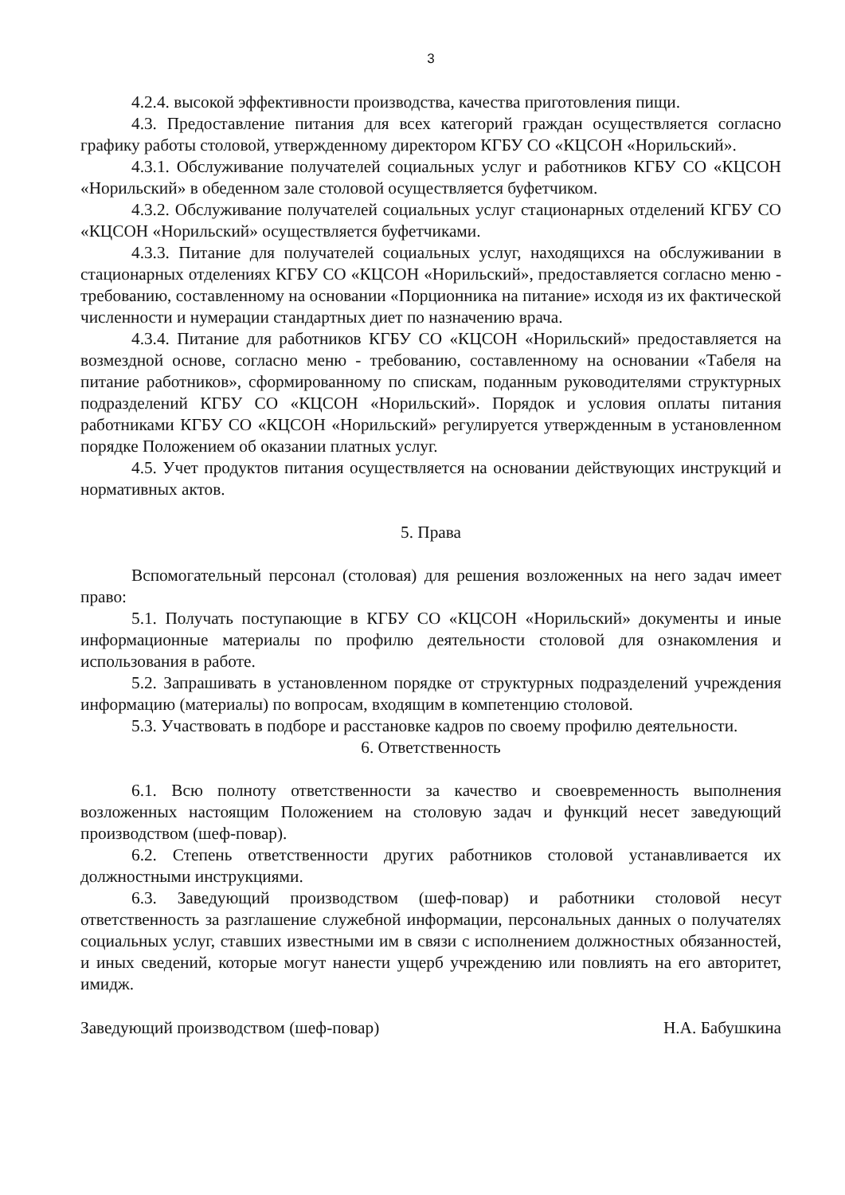3
4.2.4. высокой эффективности производства, качества приготовления пищи.
4.3. Предоставление питания для всех категорий граждан осуществляется согласно графику работы столовой, утвержденному директором КГБУ СО «КЦСОН «Норильский».
4.3.1. Обслуживание получателей социальных услуг и работников КГБУ СО «КЦСОН «Норильский» в обеденном зале столовой осуществляется буфетчиком.
4.3.2. Обслуживание получателей социальных услуг стационарных отделений КГБУ СО «КЦСОН «Норильский» осуществляется буфетчиками.
4.3.3. Питание для получателей социальных услуг, находящихся на обслуживании в стационарных отделениях КГБУ СО «КЦСОН «Норильский», предоставляется согласно меню - требованию, составленному на основании «Порционника на питание» исходя из их фактической численности и нумерации стандартных диет по назначению врача.
4.3.4. Питание для работников КГБУ СО «КЦСОН «Норильский» предоставляется на возмездной основе, согласно меню - требованию, составленному на основании «Табеля на питание работников», сформированному по спискам, поданным руководителями структурных подразделений КГБУ СО «КЦСОН «Норильский». Порядок и условия оплаты питания работниками КГБУ СО «КЦСОН «Норильский» регулируется утвержденным в установленном порядке Положением об оказании платных услуг.
4.5. Учет продуктов питания осуществляется на основании действующих инструкций и нормативных актов.
5. Права
Вспомогательный персонал (столовая) для решения возложенных на него задач имеет право:
5.1. Получать поступающие в КГБУ СО «КЦСОН «Норильский» документы и иные информационные материалы по профилю деятельности столовой для ознакомления и использования в работе.
5.2. Запрашивать в установленном порядке от структурных подразделений учреждения информацию (материалы) по вопросам, входящим в компетенцию столовой.
5.3. Участвовать в подборе и расстановке кадров по своему профилю деятельности.
6. Ответственность
6.1. Всю полноту ответственности за качество и своевременность выполнения возложенных настоящим Положением на столовую задач и функций несет заведующий производством (шеф-повар).
6.2. Степень ответственности других работников столовой устанавливается их должностными инструкциями.
6.3. Заведующий производством (шеф-повар) и работники столовой несут ответственность за разглашение служебной информации, персональных данных о получателях социальных услуг, ставших известными им в связи с исполнением должностных обязанностей, и иных сведений, которые могут нанести ущерб учреждению или повлиять на его авторитет, имидж.
Заведующий производством (шеф-повар) Н.А. Бабушкина